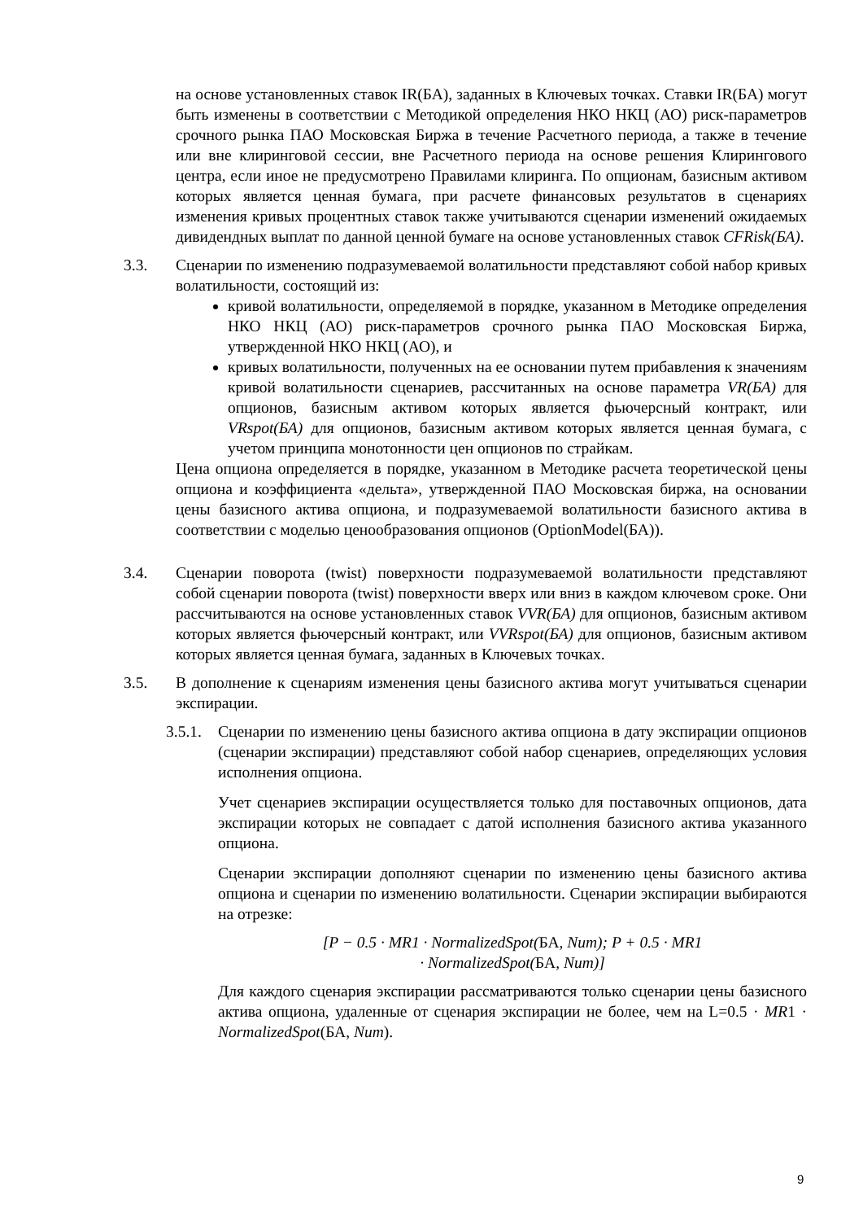на основе установленных ставок IR(БА), заданных в Ключевых точках. Ставки IR(БА) могут быть изменены в соответствии с Методикой определения НКО НКЦ (АО) риск-параметров срочного рынка ПАО Московская Биржа в течение Расчетного периода, а также в течение или вне клиринговой сессии, вне Расчетного периода на основе решения Клирингового центра, если иное не предусмотрено Правилами клиринга. По опционам, базисным активом которых является ценная бумага, при расчете финансовых результатов в сценариях изменения кривых процентных ставок также учитываются сценарии изменений ожидаемых дивидендных выплат по данной ценной бумаге на основе установленных ставок CFRisk(БА).
3.3. Сценарии по изменению подразумеваемой волатильности представляют собой набор кривых волатильности, состоящий из:
кривой волатильности, определяемой в порядке, указанном в Методике определения НКО НКЦ (АО) риск-параметров срочного рынка ПАО Московская Биржа, утвержденной НКО НКЦ (АО), и
кривых волатильности, полученных на ее основании путем прибавления к значениям кривой волатильности сценариев, рассчитанных на основе параметра VR(БА) для опционов, базисным активом которых является фьючерсный контракт, или VRspot(БА) для опционов, базисным активом которых является ценная бумага, с учетом принципа монотонности цен опционов по страйкам.
Цена опциона определяется в порядке, указанном в Методике расчета теоретической цены опциона и коэффициента «дельта», утвержденной ПАО Московская биржа, на основании цены базисного актива опциона, и подразумеваемой волатильности базисного актива в соответствии с моделью ценообразования опционов (OptionModel(БА)).
3.4. Сценарии поворота (twist) поверхности подразумеваемой волатильности представляют собой сценарии поворота (twist) поверхности вверх или вниз в каждом ключевом сроке. Они рассчитываются на основе установленных ставок VVR(БА) для опционов, базисным активом которых является фьючерсный контракт, или VVRspot(БА) для опционов, базисным активом которых является ценная бумага, заданных в Ключевых точках.
3.5. В дополнение к сценариям изменения цены базисного актива могут учитываться сценарии экспирации.
3.5.1.
Сценарии по изменению цены базисного актива опциона в дату экспирации опционов (сценарии экспирации) представляют собой набор сценариев, определяющих условия исполнения опциона.
Учет сценариев экспирации осуществляется только для поставочных опционов, дата экспирации которых не совпадает с датой исполнения базисного актива указанного опциона.
Сценарии экспирации дополняют сценарии по изменению цены базисного актива опциона и сценарии по изменению волатильности. Сценарии экспирации выбираются на отрезке:
[P − 0.5 · MR1 · NormalizedSpot(БА, Num); P + 0.5 · MR1
· NormalizedSpot(БА, Num)]
Для каждого сценария экспирации рассматриваются только сценарии цены базисного актива опциона, удаленные от сценария экспирации не более, чем на L=0.5 · MR1 · NormalizedSpot(БА, Num).
9